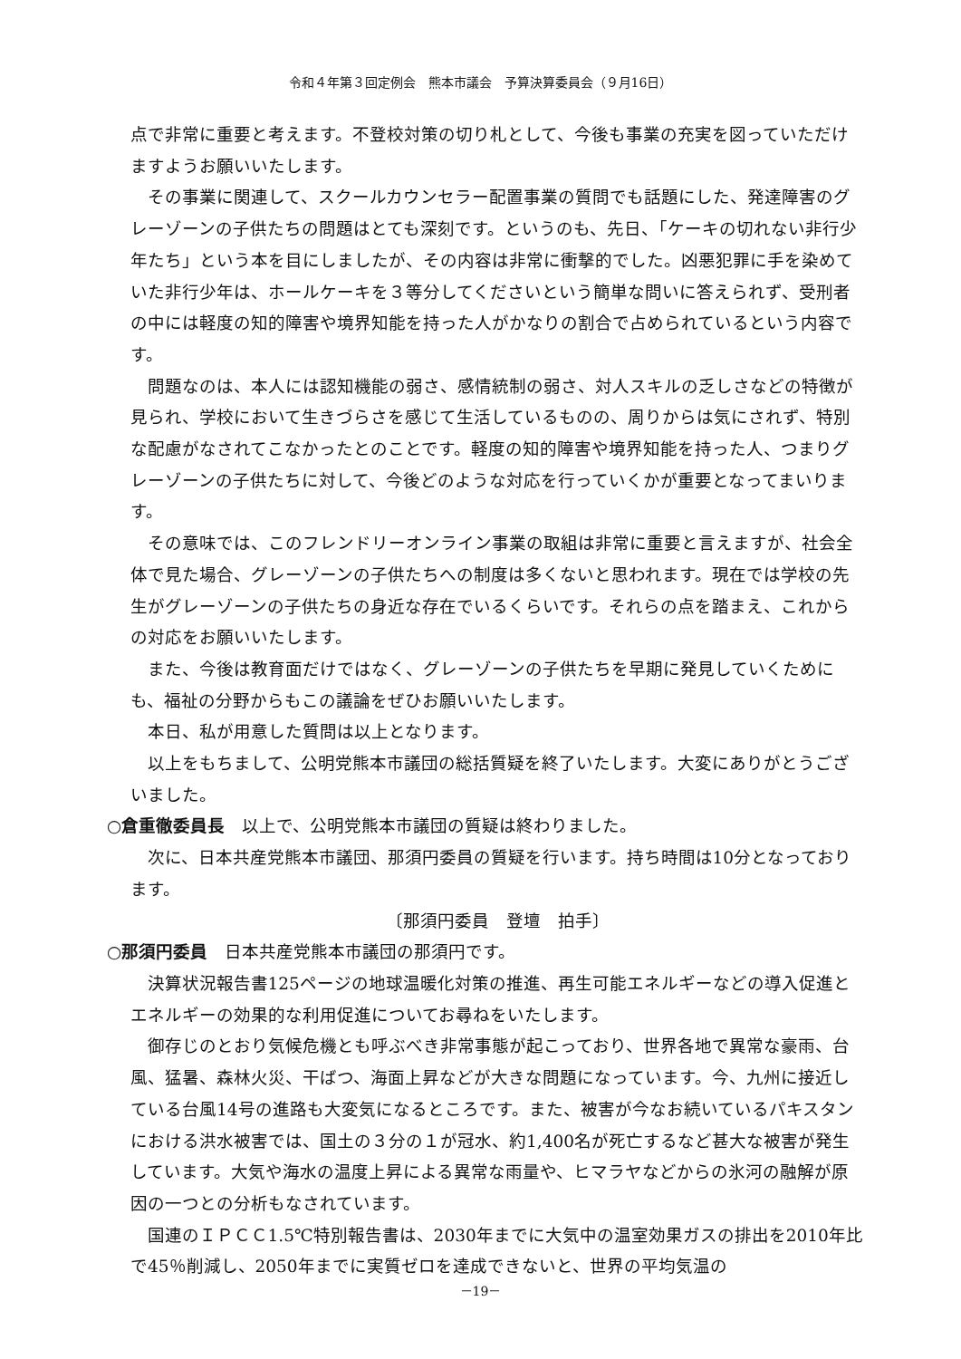令和４年第３回定例会　熊本市議会　予算決算委員会（９月16日）
点で非常に重要と考えます。不登校対策の切り札として、今後も事業の充実を図っていただけますようお願いいたします。
その事業に関連して、スクールカウンセラー配置事業の質問でも話題にした、発達障害のグレーゾーンの子供たちの問題はとても深刻です。というのも、先日、「ケーキの切れない非行少年たち」という本を目にしましたが、その内容は非常に衝撃的でした。凶悪犯罪に手を染めていた非行少年は、ホールケーキを３等分してくださいという簡単な問いに答えられず、受刑者の中には軽度の知的障害や境界知能を持った人がかなりの割合で占められているという内容です。
問題なのは、本人には認知機能の弱さ、感情統制の弱さ、対人スキルの乏しさなどの特徴が見られ、学校において生きづらさを感じて生活しているものの、周りからは気にされず、特別な配慮がなされてこなかったとのことです。軽度の知的障害や境界知能を持った人、つまりグレーゾーンの子供たちに対して、今後どのような対応を行っていくかが重要となってまいります。
その意味では、このフレンドリーオンライン事業の取組は非常に重要と言えますが、社会全体で見た場合、グレーゾーンの子供たちへの制度は多くないと思われます。現在では学校の先生がグレーゾーンの子供たちの身近な存在でいるくらいです。それらの点を踏まえ、これからの対応をお願いいたします。
また、今後は教育面だけではなく、グレーゾーンの子供たちを早期に発見していくためにも、福祉の分野からもこの議論をぜひお願いいたします。
本日、私が用意した質問は以上となります。
以上をもちまして、公明党熊本市議団の総括質疑を終了いたします。大変にありがとうございました。
○倉重徹委員長　以上で、公明党熊本市議団の質疑は終わりました。
次に、日本共産党熊本市議団、那須円委員の質疑を行います。持ち時間は10分となっております。
〔那須円委員　登壇　拍手〕
○那須円委員　日本共産党熊本市議団の那須円です。
決算状況報告書125ページの地球温暖化対策の推進、再生可能エネルギーなどの導入促進とエネルギーの効果的な利用促進についてお尋ねをいたします。
御存じのとおり気候危機とも呼ぶべき非常事態が起こっており、世界各地で異常な豪雨、台風、猛暑、森林火災、干ばつ、海面上昇などが大きな問題になっています。今、九州に接近している台風14号の進路も大変気になるところです。また、被害が今なお続いているパキスタンにおける洪水被害では、国土の３分の１が冠水、約1,400名が死亡するなど甚大な被害が発生しています。大気や海水の温度上昇による異常な雨量や、ヒマラヤなどからの氷河の融解が原因の一つとの分析もなされています。
国連のＩＰＣＣ1.5℃特別報告書は、2030年までに大気中の温室効果ガスの排出を2010年比で45％削減し、2050年までに実質ゼロを達成できないと、世界の平均気温の
－19－